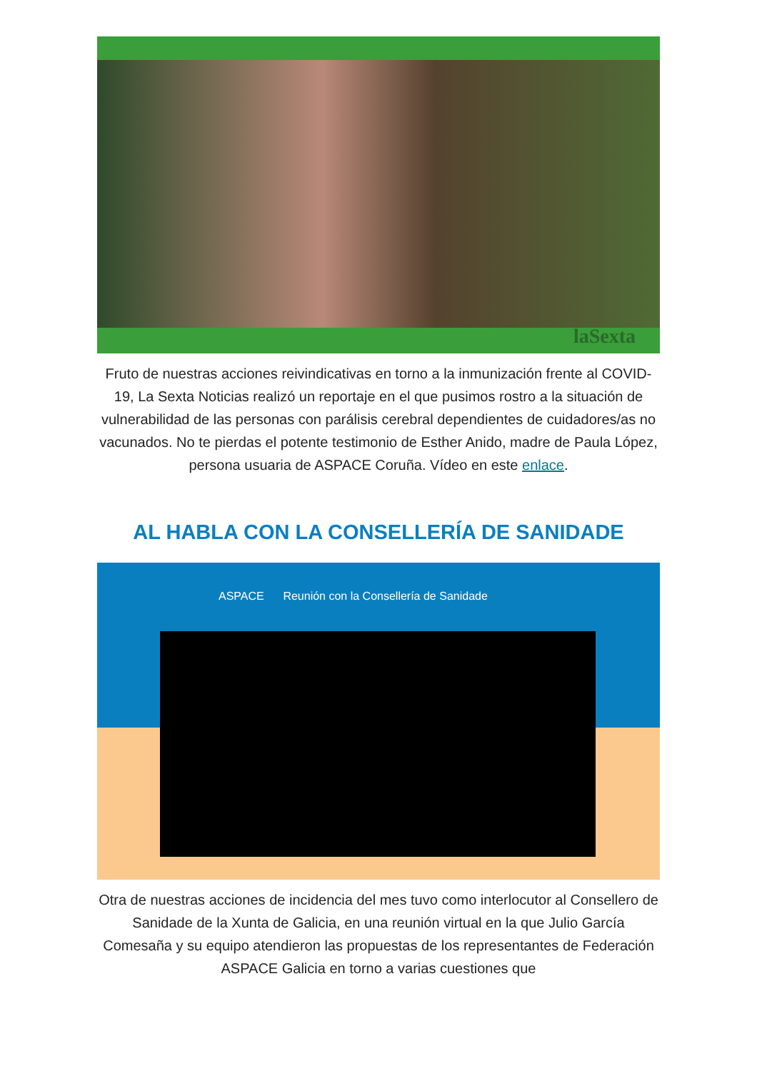laSexta
Fruto de nuestras acciones reivindicativas en torno a la inmunización frente al COVID-19, La Sexta Noticias realizó un reportaje en el que pusimos rostro a la situación de vulnerabilidad de las personas con parálisis cerebral dependientes de cuidadores/as no vacunados. No te pierdas el potente testimonio de Esther Anido, madre de Paula López, persona usuaria de ASPACE Coruña. Vídeo en este enlace.
AL HABLA CON LA CONSELLERÍA DE SANIDADE
ASPACE Reunión con la Consellería de Sanidade
Otra de nuestras acciones de incidencia del mes tuvo como interlocutor al Consellero de Sanidade de la Xunta de Galicia, en una reunión virtual en la que Julio García Comesaña y su equipo atendieron las propuestas de los representantes de Federación ASPACE Galicia en torno a varias cuestiones que